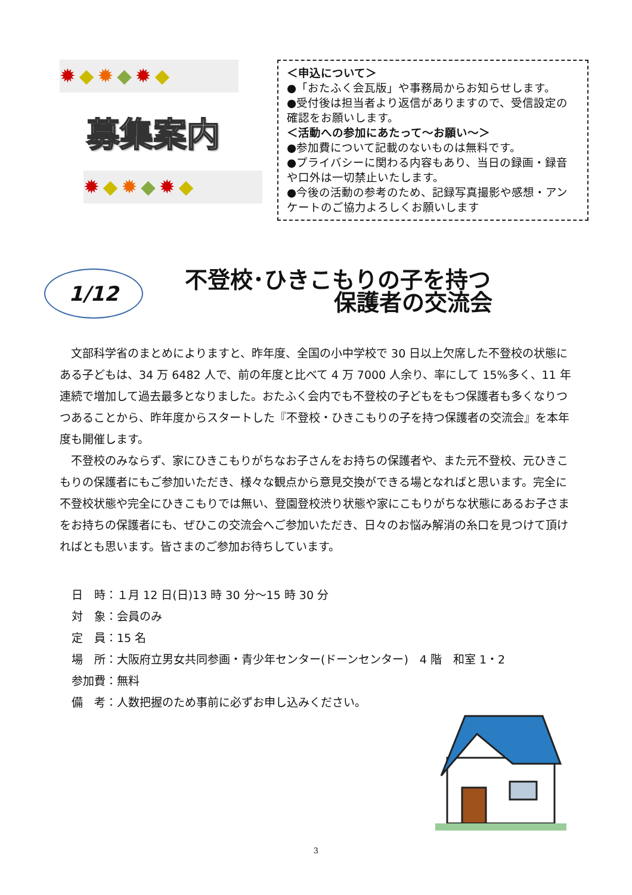✹◆✹◆✹◆
募集案内
✹◆✹◆✹◆
＜申込について＞
●「おたふく会瓦版」や事務局からお知らせします。
●受付後は担当者より返信がありますので、受信設定の確認をお願いします。
＜活動への参加にあたって～お願い～＞
●参加費について記載のないものは無料です。
●プライバシーに関わる内容もあり、当日の録画・録音や口外は一切禁止いたします。
●今後の活動の参考のため、記録写真撮影や感想・アンケートのご協力よろしくお願いします
1/12
不登校･ひきこもりの子を持つ
保護者の交流会
　文部科学省のまとめによりますと、昨年度、全国の小中学校で 30 日以上欠席した不登校の状態にある子どもは、34 万 6482 人で、前の年度と比べて 4 万 7000 人余り、率にして 15%多く、11 年連続で増加して過去最多となりました。おたふく会内でも不登校の子どもをもつ保護者も多くなりつつあることから、昨年度からスタートした『不登校・ひきこもりの子を持つ保護者の交流会』を本年度も開催します。
　不登校のみならず、家にひきこもりがちなお子さんをお持ちの保護者や、また元不登校、元ひきこもりの保護者にもご参加いただき、様々な観点から意見交換ができる場となればと思います。完全に不登校状態や完全にひきこもりでは無い、登園登校渋り状態や家にこもりがちな状態にあるお子さまをお持ちの保護者にも、ぜひこの交流会へご参加いただき、日々のお悩み解消の糸口を見つけて頂ければとも思います。皆さまのご参加お待ちしています。
日　時：１月 12 日(日)13 時 30 分～15 時 30 分
対　象：会員のみ
定　員：15 名
場　所：大阪府立男女共同参画・青少年センター(ドーンセンター)　4 階　和室 1・2
参加費：無料
備　考：人数把握のため事前に必ずお申し込みください。
3